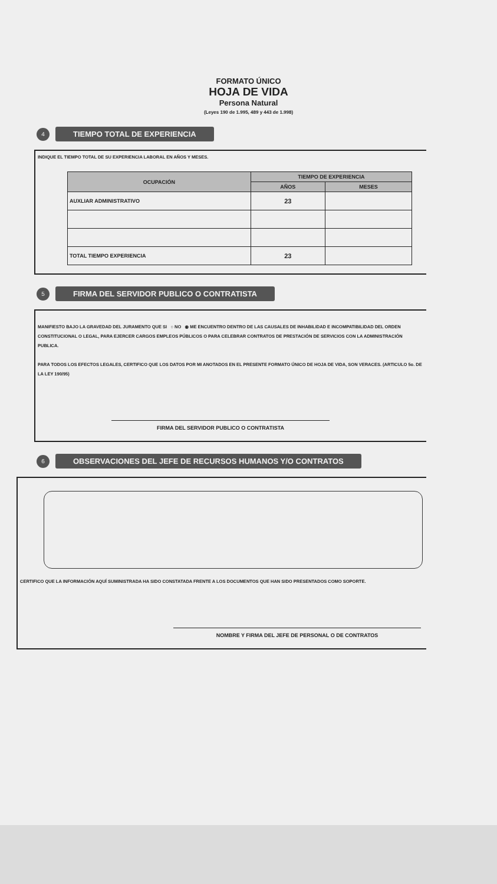FORMATO ÚNICO
HOJA DE VIDA
Persona Natural
(Leyes 190 de 1.995, 489 y 443 de 1.998)
4
TIEMPO TOTAL DE EXPERIENCIA
INDIQUE EL TIEMPO TOTAL DE SU EXPERIENCIA LABORAL EN AÑOS Y MESES.
| OCUPACIÓN | TIEMPO DE EXPERIENCIA | |
| --- | --- | --- |
| | AÑOS | MESES |
| AUXLIAR ADMINISTRATIVO | 23 | |
| TOTAL TIEMPO EXPERIENCIA | 23 | |
5
FIRMA DEL SERVIDOR PUBLICO O CONTRATISTA
MANIFIESTO BAJO LA GRAVEDAD DEL JURAMENTO QUE SI ○ NO ◉ ME ENCUENTRO DENTRO DE LAS CAUSALES DE INHABILIDAD E INCOMPATIBILIDAD DEL ORDEN CONSTITUCIONAL O LEGAL, PARA EJERCER CARGOS EMPLEOS PÚBLICOS O PARA CELEBRAR CONTRATOS DE PRESTACIÓN DE SERVICIOS CON LA ADMINISTRACIÓN PUBLICA.
PARA TODOS LOS EFECTOS LEGALES, CERTIFICO QUE LOS DATOS POR MI ANOTADOS EN EL PRESENTE FORMATO ÚNICO DE HOJA DE VIDA, SON VERACES. (ARTICULO 5o. DE LA LEY 190/95)
FIRMA DEL SERVIDOR PUBLICO O CONTRATISTA
6
OBSERVACIONES DEL JEFE DE RECURSOS HUMANOS Y/O CONTRATOS
CERTIFICO QUE LA INFORMACIÓN AQUÍ SUMINISTRADA HA SIDO CONSTATADA FRENTE A LOS DOCUMENTOS QUE HAN SIDO PRESENTADOS COMO SOPORTE.
NOMBRE Y FIRMA DEL JEFE DE PERSONAL O DE CONTRATOS